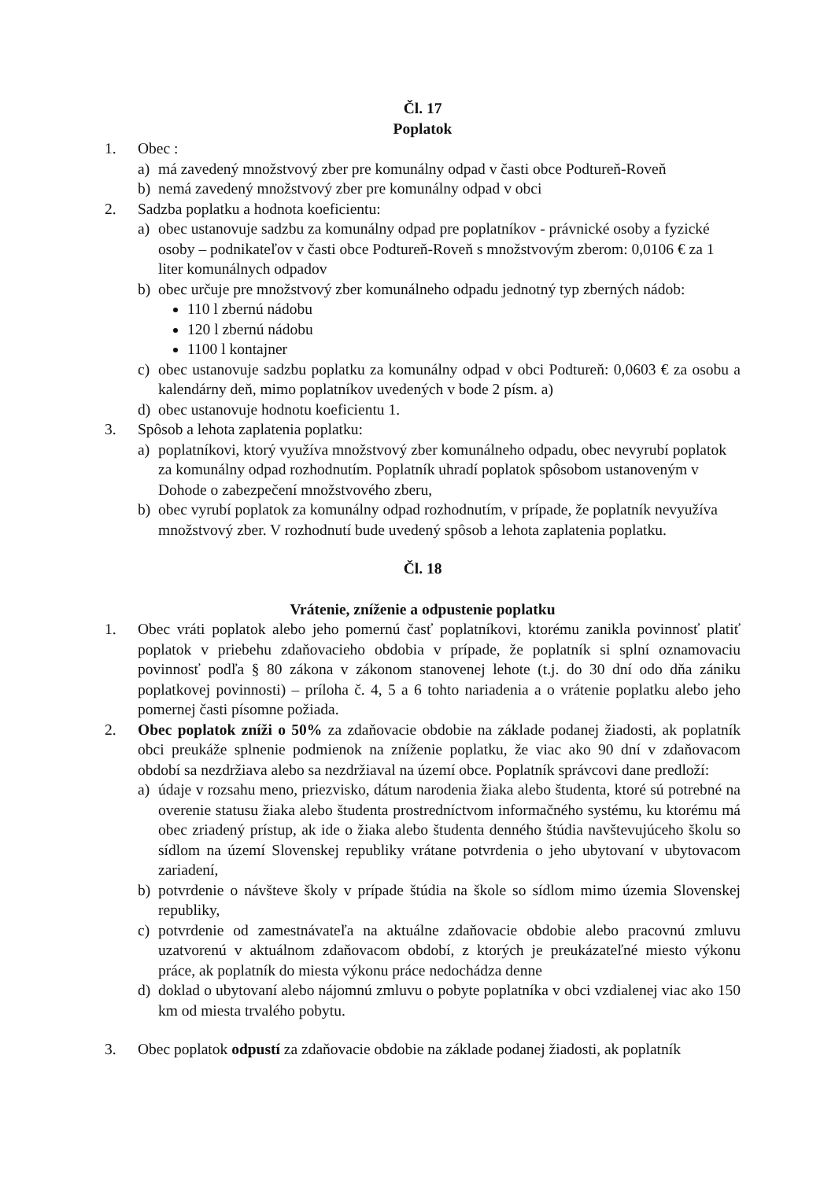Čl. 17
Poplatok
1. Obec :
a) má zavedený množstvový zber pre komunálny odpad v časti obce Podtureň-Roveň
b) nemá zavedený množstvový zber pre komunálny odpad v obci
2. Sadzba poplatku a hodnota koeficientu:
a) obec ustanovuje sadzbu za komunálny odpad pre poplatníkov - právnické osoby a fyzické osoby – podnikateľov v časti obce Podtureň-Roveň s množstvovým zberom: 0,0106 € za 1 liter komunálnych odpadov
b) obec určuje pre množstvový zber komunálneho odpadu jednotný typ zberných nádob:
110 l zbernú nádobu
120 l zbernú nádobu
1100 l kontajner
c) obec ustanovuje sadzbu poplatku za komunálny odpad v obci Podtureň: 0,0603 € za osobu a kalendárny deň, mimo poplatníkov uvedených v bode 2 písm. a)
d) obec ustanovuje hodnotu koeficientu 1.
3. Spôsob a lehota zaplatenia poplatku:
a) poplatníkovi, ktorý využíva množstvový zber komunálneho odpadu, obec nevyrubí poplatok za komunálny odpad rozhodnutím. Poplatník uhradí poplatok spôsobom ustanoveným v Dohode o zabezpečení množstvového zberu,
b) obec vyrubí poplatok za komunálny odpad rozhodnutím, v prípade, že poplatník nevyužíva množstvový zber. V rozhodnutí bude uvedený spôsob a lehota zaplatenia poplatku.
Čl. 18
Vrátenie, zníženie a odpustenie poplatku
1. Obec vráti poplatok alebo jeho pomernú časť poplatníkovi, ktorému zanikla povinnosť platiť poplatok v priebehu zdaňovacieho obdobia v prípade, že poplatník si splní oznamovaciu povinnosť podľa § 80 zákona v zákonom stanovenej lehote (t.j. do 30 dní odo dňa zániku poplatkovej povinnosti) – príloha č. 4, 5 a 6 tohto nariadenia a o vrátenie poplatku alebo jeho pomernej časti písomne požiada.
2. Obec poplatok zníži o 50% za zdaňovacie obdobie na základe podanej žiadosti, ak poplatník obci preukáže splnenie podmienok na zníženie poplatku, že viac ako 90 dní v zdaňovacom období sa nezdržiava alebo sa nezdržiaval na území obce. Poplatník správcovi dane predloží:
a) údaje v rozsahu meno, priezvisko, dátum narodenia žiaka alebo študenta, ktoré sú potrebné na overenie statusu žiaka alebo študenta prostredníctvom informačného systému, ku ktorému má obec zriadený prístup, ak ide o žiaka alebo študenta denného štúdia navštevujúceho školu so sídlom na území Slovenskej republiky vrátane potvrdenia o jeho ubytovaní v ubytovacom zariadení,
b) potvrdenie o návšteve školy v prípade štúdia na škole so sídlom mimo územia Slovenskej republiky,
c) potvrdenie od zamestnávateľa na aktuálne zdaňovacie obdobie alebo pracovnú zmluvu uzatvorenú v aktuálnom zdaňovacom období, z ktorých je preukázateľné miesto výkonu práce, ak poplatník do miesta výkonu práce nedochádza denne
d) doklad o ubytovaní alebo nájomnú zmluvu o pobyte poplatníka v obci vzdialenej viac ako 150 km od miesta trvalého pobytu.
3. Obec poplatok odpustí za zdaňovacie obdobie na základe podanej žiadosti, ak poplatník